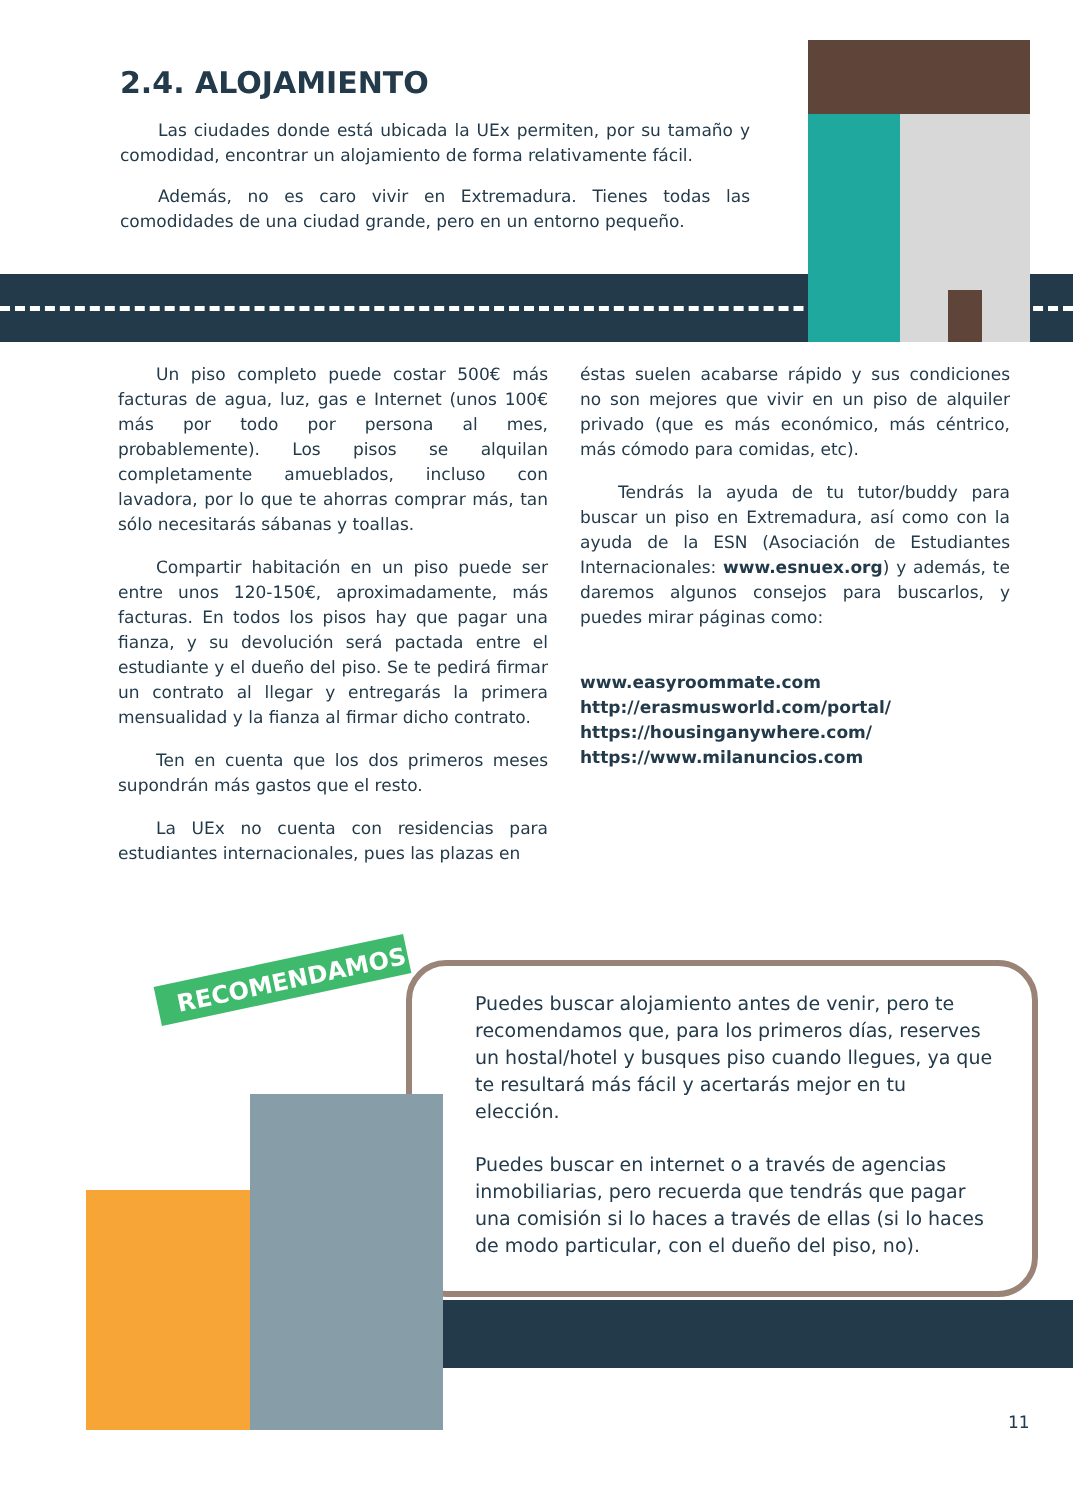RECOMENDAMOS
2.4. ALOJAMIENTO
Las ciudades donde está ubicada la UEx permiten, por su tamaño y comodidad, encontrar un alojamiento de forma relativamente fácil.
Además, no es caro vivir en Extremadura. Tienes todas las comodidades de una ciudad grande, pero en un entorno pequeño.
Un piso completo puede costar 500€ más facturas de agua, luz, gas e Internet (unos 100€ más por todo por persona al mes, probablemente). Los pisos se alquilan completamente amueblados, incluso con lavadora, por lo que te ahorras comprar más, tan sólo necesitarás sábanas y toallas.
Compartir habitación en un piso puede ser entre unos 120-150€, aproximadamente, más facturas. En todos los pisos hay que pagar una fianza, y su devolución será pactada entre el estudiante y el dueño del piso. Se te pedirá firmar un contrato al llegar y entregarás la primera mensualidad y la fianza al firmar dicho contrato.
Ten en cuenta que los dos primeros meses supondrán más gastos que el resto.
La UEx no cuenta con residencias para estudiantes internacionales, pues las plazas en
éstas suelen acabarse rápido y sus condiciones no son mejores que vivir en un piso de alquiler privado (que es más económico, más céntrico, más cómodo para comidas, etc).
Tendrás la ayuda de tu tutor/buddy para buscar un piso en Extremadura, así como con la ayuda de la ESN (Asociación de Estudiantes Internacionales: www.esnuex.org) y además, te daremos algunos consejos para buscarlos, y puedes mirar páginas como:
www.easyroommate.com
http://erasmusworld.com/portal/
https://housinganywhere.com/
https://www.milanuncios.com
Puedes buscar alojamiento antes de venir, pero te recomendamos que, para los primeros días, reserves un hostal/hotel y busques piso cuando llegues, ya que te resultará más fácil y acertarás mejor en tu elección.
Puedes buscar en internet o a través de agencias inmobiliarias, pero recuerda que tendrás que pagar una comisión si lo haces a través de ellas (si lo haces de modo particular, con el dueño del piso, no).
11